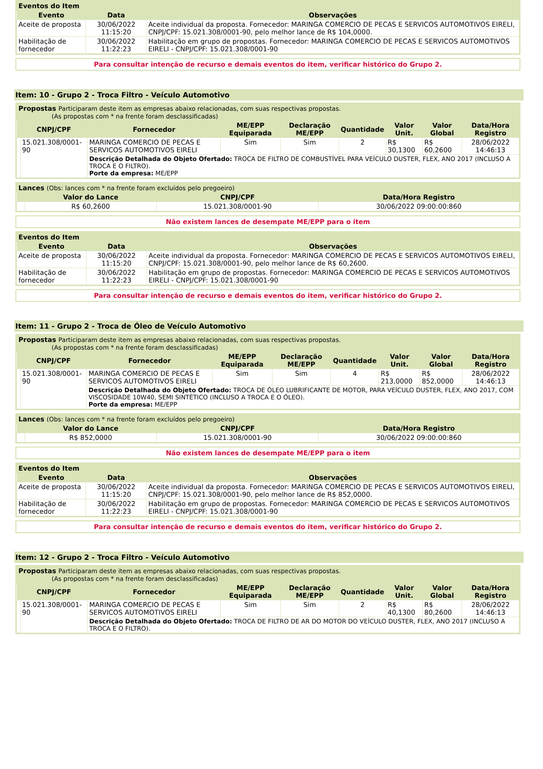Eventos do Item
| Evento | Data | Observações |
| --- | --- | --- |
| Aceite de proposta | 30/06/2022 11:15:20 | Aceite individual da proposta. Fornecedor: MARINGA COMERCIO DE PECAS E SERVICOS AUTOMOTIVOS EIRELI, CNPJ/CPF: 15.021.308/0001-90, pelo melhor lance de R$ 104,0000. |
| Habilitação de fornecedor | 30/06/2022 11:22:23 | Habilitação em grupo de propostas. Fornecedor: MARINGA COMERCIO DE PECAS E SERVICOS AUTOMOTIVOS EIRELI - CNPJ/CPF: 15.021.308/0001-90 |
Para consultar intenção de recurso e demais eventos do item, verificar histórico do Grupo 2.
Item: 10 - Grupo 2 - Troca Filtro - Veículo Automotivo
Propostas Participaram deste item as empresas abaixo relacionadas, com suas respectivas propostas.
(As propostas com * na frente foram desclassificadas)
| | CNPJ/CPF | Fornecedor | ME/EPP Equiparada | Declaração ME/EPP | Quantidade | Valor Unit. | Valor Global | Data/Hora Registro |
| --- | --- | --- | --- | --- | --- | --- | --- | --- |
| | 15.021.308/0001-90 | MARINGA COMERCIO DE PECAS E SERVICOS AUTOMOTIVOS EIRELI | Sim | Sim | 2 | R$ 30,1300 | R$ 60,2600 | 28/06/2022 14:46:13 |
| | | Descrição Detalhada do Objeto Ofertado: TROCA DE FILTRO DE COMBUSTÍVEL PARA VEÍCULO DUSTER, FLEX, ANO 2017 (INCLUSO A TROCA E O FILTRO). Porte da empresa: ME/EPP | | | | | | |
Lances (Obs: lances com * na frente foram excluídos pelo pregoeiro)
| | Valor do Lance | CNPJ/CPF | Data/Hora Registro |
| --- | --- | --- | --- |
| | R$ 60,2600 | 15.021.308/0001-90 | 30/06/2022 09:00:00:860 |
Não existem lances de desempate ME/EPP para o item
Eventos do Item
| Evento | Data | Observações |
| --- | --- | --- |
| Aceite de proposta | 30/06/2022 11:15:20 | Aceite individual da proposta. Fornecedor: MARINGA COMERCIO DE PECAS E SERVICOS AUTOMOTIVOS EIRELI, CNPJ/CPF: 15.021.308/0001-90, pelo melhor lance de R$ 60,2600. |
| Habilitação de fornecedor | 30/06/2022 11:22:23 | Habilitação em grupo de propostas. Fornecedor: MARINGA COMERCIO DE PECAS E SERVICOS AUTOMOTIVOS EIRELI - CNPJ/CPF: 15.021.308/0001-90 |
Para consultar intenção de recurso e demais eventos do item, verificar histórico do Grupo 2.
Item: 11 - Grupo 2 - Troca de Óleo de Veículo Automotivo
Propostas Participaram deste item as empresas abaixo relacionadas, com suas respectivas propostas.
(As propostas com * na frente foram desclassificadas)
| | CNPJ/CPF | Fornecedor | ME/EPP Equiparada | Declaração ME/EPP | Quantidade | Valor Unit. | Valor Global | Data/Hora Registro |
| --- | --- | --- | --- | --- | --- | --- | --- | --- |
| | 15.021.308/0001-90 | MARINGA COMERCIO DE PECAS E SERVICOS AUTOMOTIVOS EIRELI | Sim | Sim | 4 | R$ 213,0000 | R$ 852,0000 | 28/06/2022 14:46:13 |
| | | Descrição Detalhada do Objeto Ofertado: TROCA DE ÓLEO LUBRIFICANTE DE MOTOR, PARA VEÍCULO DUSTER, FLEX, ANO 2017, COM VISCOSIDADE 10W40, SEMI SINTÉTICO (INCLUSO A TROCA E O ÓLEO). Porte da empresa: ME/EPP | | | | | | |
Lances (Obs: lances com * na frente foram excluídos pelo pregoeiro)
| | Valor do Lance | CNPJ/CPF | Data/Hora Registro |
| --- | --- | --- | --- |
| | R$ 852,0000 | 15.021.308/0001-90 | 30/06/2022 09:00:00:860 |
Não existem lances de desempate ME/EPP para o item
Eventos do Item
| Evento | Data | Observações |
| --- | --- | --- |
| Aceite de proposta | 30/06/2022 11:15:20 | Aceite individual da proposta. Fornecedor: MARINGA COMERCIO DE PECAS E SERVICOS AUTOMOTIVOS EIRELI, CNPJ/CPF: 15.021.308/0001-90, pelo melhor lance de R$ 852,0000. |
| Habilitação de fornecedor | 30/06/2022 11:22:23 | Habilitação em grupo de propostas. Fornecedor: MARINGA COMERCIO DE PECAS E SERVICOS AUTOMOTIVOS EIRELI - CNPJ/CPF: 15.021.308/0001-90 |
Para consultar intenção de recurso e demais eventos do item, verificar histórico do Grupo 2.
Item: 12 - Grupo 2 - Troca Filtro - Veículo Automotivo
Propostas Participaram deste item as empresas abaixo relacionadas, com suas respectivas propostas.
(As propostas com * na frente foram desclassificadas)
| | CNPJ/CPF | Fornecedor | ME/EPP Equiparada | Declaração ME/EPP | Quantidade | Valor Unit. | Valor Global | Data/Hora Registro |
| --- | --- | --- | --- | --- | --- | --- | --- | --- |
| | 15.021.308/0001-90 | MARINGA COMERCIO DE PECAS E SERVICOS AUTOMOTIVOS EIRELI | Sim | Sim | 2 | R$ 40,1300 | R$ 80,2600 | 28/06/2022 14:46:13 |
| | | Descrição Detalhada do Objeto Ofertado: TROCA DE FILTRO DE AR DO MOTOR DO VEÍCULO DUSTER, FLEX, ANO 2017 (INCLUSO A TROCA E O FILTRO). | | | | | | |